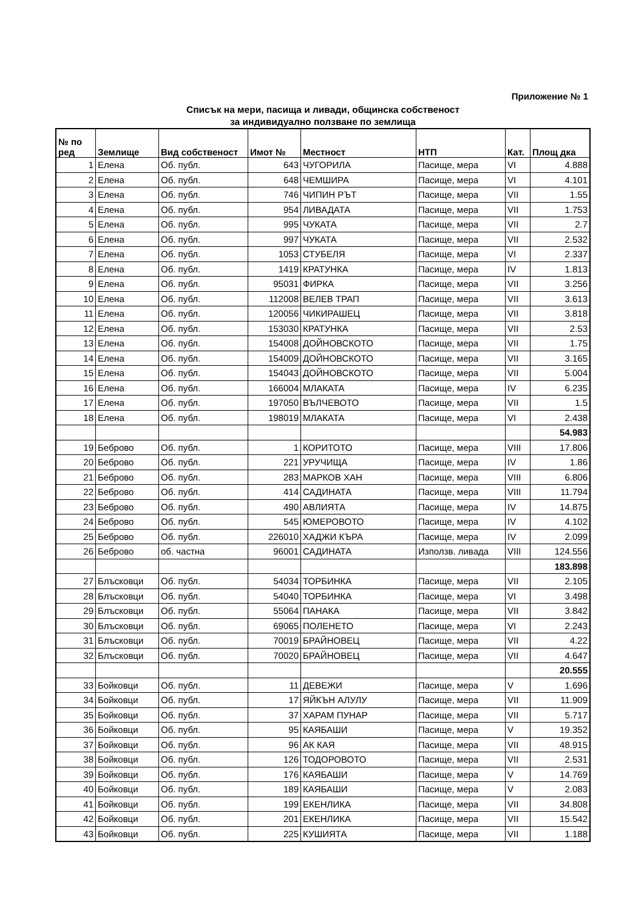Приложение № 1
Списък на мери, пасища и ливади, общинска собственост
за индивидуално ползване по землища
| № по ред | Землище | Вид собственост | Имот № | Местност | НТП | Кат. | Площ дка |
| --- | --- | --- | --- | --- | --- | --- | --- |
| 1 | Елена | Об. публ. | 643 | ЧУГОРИЛА | Пасище, мера | VI | 4.888 |
| 2 | Елена | Об. публ. | 648 | ЧЕМШИРА | Пасище, мера | VI | 4.101 |
| 3 | Елена | Об. публ. | 746 | ЧИПИН РЪТ | Пасище, мера | VII | 1.55 |
| 4 | Елена | Об. публ. | 954 | ЛИВАДАТА | Пасище, мера | VII | 1.753 |
| 5 | Елена | Об. публ. | 995 | ЧУКАТА | Пасище, мера | VII | 2.7 |
| 6 | Елена | Об. публ. | 997 | ЧУКАТА | Пасище, мера | VII | 2.532 |
| 7 | Елена | Об. публ. | 1053 | СТУБЕЛЯ | Пасище, мера | VI | 2.337 |
| 8 | Елена | Об. публ. | 1419 | КРАТУНКА | Пасище, мера | IV | 1.813 |
| 9 | Елена | Об. публ. | 95031 | ФИРКА | Пасище, мера | VII | 3.256 |
| 10 | Елена | Об. публ. | 112008 | ВЕЛЕВ ТРАП | Пасище, мера | VII | 3.613 |
| 11 | Елена | Об. публ. | 120056 | ЧИКИРАШЕЦ | Пасище, мера | VII | 3.818 |
| 12 | Елена | Об. публ. | 153030 | КРАТУНКА | Пасище, мера | VII | 2.53 |
| 13 | Елена | Об. публ. | 154008 | ДОЙНОВСКОТО | Пасище, мера | VII | 1.75 |
| 14 | Елена | Об. публ. | 154009 | ДОЙНОВСКОТО | Пасище, мера | VII | 3.165 |
| 15 | Елена | Об. публ. | 154043 | ДОЙНОВСКОТО | Пасище, мера | VII | 5.004 |
| 16 | Елена | Об. публ. | 166004 | МЛАКАТА | Пасище, мера | IV | 6.235 |
| 17 | Елена | Об. публ. | 197050 | ВЪЛЧЕВОТО | Пасище, мера | VII | 1.5 |
| 18 | Елена | Об. публ. | 198019 | МЛАКАТА | Пасище, мера | VI | 2.438 |
| | | | | | | | 54.983 |
| 19 | Беброво | Об. публ. | 1 | КОРИТОТО | Пасище, мера | VIII | 17.806 |
| 20 | Беброво | Об. публ. | 221 | УРУЧИЩА | Пасище, мера | IV | 1.86 |
| 21 | Беброво | Об. публ. | 283 | МАРКОВ ХАН | Пасище, мера | VIII | 6.806 |
| 22 | Беброво | Об. публ. | 414 | САДИНАТА | Пасище, мера | VIII | 11.794 |
| 23 | Беброво | Об. публ. | 490 | АВЛИЯТА | Пасище, мера | IV | 14.875 |
| 24 | Беброво | Об. публ. | 545 | ЮМЕРОВОТО | Пасище, мера | IV | 4.102 |
| 25 | Беброво | Об. публ. | 226010 | ХАДЖИ КЪРА | Пасище, мера | IV | 2.099 |
| 26 | Беброво | об. частна | 96001 | САДИНАТА | Използв. ливада | VIII | 124.556 |
| | | | | | | | 183.898 |
| 27 | Блъсковци | Об. публ. | 54034 | ТОРБИНКА | Пасище, мера | VII | 2.105 |
| 28 | Блъсковци | Об. публ. | 54040 | ТОРБИНКА | Пасище, мера | VI | 3.498 |
| 29 | Блъсковци | Об. публ. | 55064 | ПАНАКА | Пасище, мера | VII | 3.842 |
| 30 | Блъсковци | Об. публ. | 69065 | ПОЛЕНЕТО | Пасище, мера | VI | 2.243 |
| 31 | Блъсковци | Об. публ. | 70019 | БРАЙНОВЕЦ | Пасище, мера | VII | 4.22 |
| 32 | Блъсковци | Об. публ. | 70020 | БРАЙНОВЕЦ | Пасище, мера | VII | 4.647 |
| | | | | | | | 20.555 |
| 33 | Бойковци | Об. публ. | 11 | ДЕВЕЖИ | Пасище, мера | V | 1.696 |
| 34 | Бойковци | Об. публ. | 17 | ЯЙКЪН АЛУЛУ | Пасище, мера | VII | 11.909 |
| 35 | Бойковци | Об. публ. | 37 | ХАРАМ ПУНАР | Пасище, мера | VII | 5.717 |
| 36 | Бойковци | Об. публ. | 95 | КАЯБАШИ | Пасище, мера | V | 19.352 |
| 37 | Бойковци | Об. публ. | 96 | АК КАЯ | Пасище, мера | VII | 48.915 |
| 38 | Бойковци | Об. публ. | 126 | ТОДОРОВОТО | Пасище, мера | VII | 2.531 |
| 39 | Бойковци | Об. публ. | 176 | КАЯБАШИ | Пасище, мера | V | 14.769 |
| 40 | Бойковци | Об. публ. | 189 | КАЯБАШИ | Пасище, мера | V | 2.083 |
| 41 | Бойковци | Об. публ. | 199 | ЕКЕНЛИКА | Пасище, мера | VII | 34.808 |
| 42 | Бойковци | Об. публ. | 201 | ЕКЕНЛИКА | Пасище, мера | VII | 15.542 |
| 43 | Бойковци | Об. публ. | 225 | КУШИЯТА | Пасище, мера | VII | 1.188 |